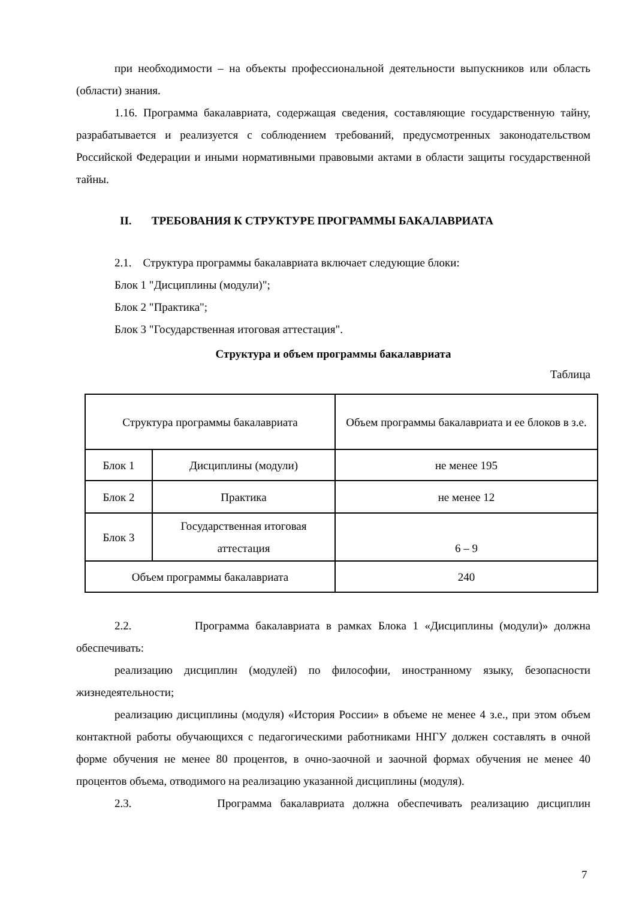при необходимости – на объекты профессиональной деятельности выпускников или область (области) знания.
1.16. Программа бакалавриата, содержащая сведения, составляющие государственную тайну, разрабатывается и реализуется с соблюдением требований, предусмотренных законодательством Российской Федерации и иными нормативными правовыми актами в области защиты государственной тайны.
II. ТРЕБОВАНИЯ К СТРУКТУРЕ ПРОГРАММЫ БАКАЛАВРИАТА
2.1. Структура программы бакалавриата включает следующие блоки:
Блок 1 "Дисциплины (модули)";
Блок 2 "Практика";
Блок 3 "Государственная итоговая аттестация".
Структура и объем программы бакалавриата
Таблица
| Структура программы бакалавриата | | Объем программы бакалавриата и ее блоков в з.е. |
| Блок 1 | Дисциплины (модули) | не менее 195 |
| Блок 2 | Практика | не менее 12 |
| Блок 3 | Государственная итоговая аттестация | 6 – 9 |
| Объем программы бакалавриата | | 240 |
2.2. Программа бакалавриата в рамках Блока 1 «Дисциплины (модули)» должна обеспечивать:
реализацию дисциплин (модулей) по философии, иностранному языку, безопасности жизнедеятельности;
реализацию дисциплины (модуля) «История России» в объеме не менее 4 з.е., при этом объем контактной работы обучающихся с педагогическими работниками ННГУ должен составлять в очной форме обучения не менее 80 процентов, в очно-заочной и заочной формах обучения не менее 40 процентов объема, отводимого на реализацию указанной дисциплины (модуля).
2.3. Программа бакалавриата должна обеспечивать реализацию дисциплин
7